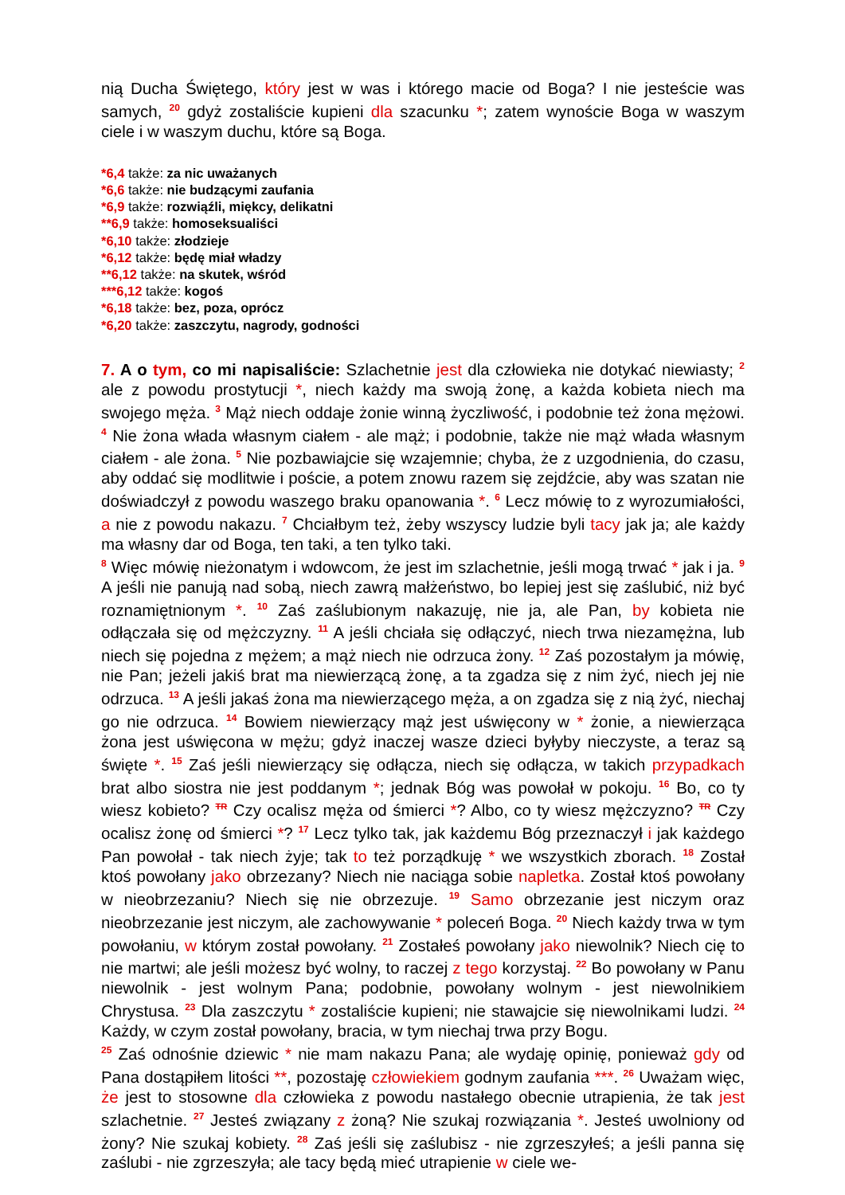nią Ducha Świętego, który jest w was i którego macie od Boga? I nie jesteście was samych, <sup>20</sup> gdyż zostaliście kupieni dla szacunku *; zatem wynoście Boga w waszym ciele i w waszym duchu, które są Boga.
*6,4 także: za nic uważanych
*6,6 także: nie budzącymi zaufania
*6,9 także: rozwiąźli, miękcy, delikatni
**6,9 także: homoseksualiści
*6,10 także: złodzieje
*6,12 także: będę miał władzy
**6,12 także: na skutek, wśród
***6,12 także: kogoś
*6,18 także: bez, poza, oprócz
*6,20 także: zaszczytu, nagrody, godności
7. A o tym, co mi napisaliście: Szlachetnie jest dla człowieka nie dotykać niewiasty; <sup>2</sup> ale z powodu prostytucji *, niech każdy ma swoją żonę, a każda kobieta niech ma swojego męża. <sup>3</sup> Mąż niech oddaje żonie winną życzliwość, i podobnie też żona mężowi. <sup>4</sup> Nie żona włada własnym ciałem - ale mąż; i podobnie, także nie mąż włada własnym ciałem - ale żona. <sup>5</sup> Nie pozbawiajcie się wzajemnie; chyba, że z uzgodnienia, do czasu, aby oddać się modlitwie i poście, a potem znowu razem się zejdźcie, aby was szatan nie doświadczył z powodu waszego braku opanowania *. <sup>6</sup> Lecz mówię to z wyrozumiałości, a nie z powodu nakazu. <sup>7</sup> Chciałbym też, żeby wszyscy ludzie byli tacy jak ja; ale każdy ma własny dar od Boga, ten taki, a ten tylko taki.
<sup>8</sup> Więc mówię nieżonatym i wdowcom, że jest im szlachetnie, jeśli mogą trwać * jak i ja. <sup>9</sup> A jeśli nie panują nad sobą, niech zawrą małżeństwo, bo lepiej jest się zaślubić, niż być roznamiętnionym *. <sup>10</sup> Zaś zaślubionym nakazuję, nie ja, ale Pan, by kobieta nie odłączała się od mężczyzny. <sup>11</sup> A jeśli chciała się odłączyć, niech trwa niezamężna, lub niech się pojedna z mężem; a mąż niech nie odrzuca żony. <sup>12</sup> Zaś pozostałym ja mówię, nie Pan; jeżeli jakiś brat ma niewierzącą żonę, a ta zgadza się z nim żyć, niech jej nie odrzuca. <sup>13</sup> A jeśli jakaś żona ma niewierzącego męża, a on zgadza się z nią żyć, niechaj go nie odrzuca. <sup>14</sup> Bowiem niewierzący mąż jest uświęcony w * żonie, a niewierząca żona jest uświęcona w mężu; gdyż inaczej wasze dzieci byłyby nieczyste, a teraz są święte *. <sup>15</sup> Zaś jeśli niewierzący się odłącza, niech się odłącza, w takich przypadkach brat albo siostra nie jest poddanym *; jednak Bóg was powołał w pokoju. <sup>16</sup> Bo, co ty wiesz kobieto? TR Czy ocalisz męża od śmierci *? Albo, co ty wiesz mężczyzno? TR Czy ocalisz żonę od śmierci *? <sup>17</sup> Lecz tylko tak, jak każdemu Bóg przeznaczył i jak każdego Pan powołał - tak niech żyje; tak to też porządkuję * we wszystkich zborach. <sup>18</sup> Został ktoś powołany jako obrzezany? Niech nie naciąga sobie napletka. Został ktoś powołany w nieobrzezaniu? Niech się nie obrzezuje. <sup>19</sup> Samo obrzezanie jest niczym oraz nieobrzezanie jest niczym, ale zachowywanie * poleceń Boga. <sup>20</sup> Niech każdy trwa w tym powołaniu, w którym został powołany. <sup>21</sup> Zostałeś powołany jako niewolnik? Niech cię to nie martwi; ale jeśli możesz być wolny, to raczej z tego korzystaj. <sup>22</sup> Bo powołany w Panu niewolnik - jest wolnym Pana; podobnie, powołany wolnym - jest niewolnikiem Chrystusa. <sup>23</sup> Dla zaszczytu * zostaliście kupieni; nie stawajcie się niewolnikami ludzi. <sup>24</sup> Każdy, w czym został powołany, bracia, w tym niechaj trwa przy Bogu.
<sup>25</sup> Zaś odnośnie dziewic * nie mam nakazu Pana; ale wydaję opinię, ponieważ gdy od Pana dostąpiłem litości **, pozostaję człowiekiem godnym zaufania ***. <sup>26</sup> Uważam więc, że jest to stosowne dla człowieka z powodu nastałego obecnie utrapienia, że tak jest szlachetnie. <sup>27</sup> Jesteś związany z żoną? Nie szukaj rozwiązania *. Jesteś uwolniony od żony? Nie szukaj kobiety. <sup>28</sup> Zaś jeśli się zaślubisz - nie zgrzeszyłeś; a jeśli panna się zaślubi - nie zgrzeszyła; ale tacy będą mieć utrapienie w ciele we-